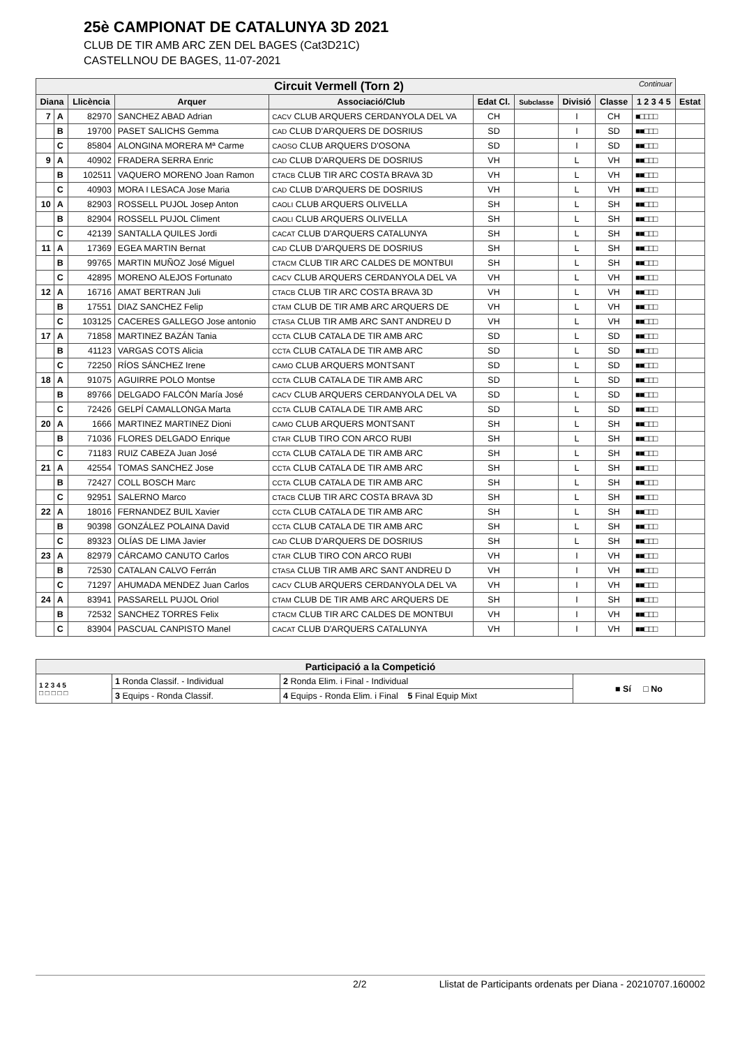25è CAMPIONAT DE CATALUNYA 3D 2021
CLUB DE TIR AMB ARC ZEN DEL BAGES (Cat3D21C)
CASTELLNOU DE BAGES, 11-07-2021
| Circuit Vermell (Torn 2) Continuar | | | | | | | | | | |
| --- | --- | --- | --- | --- | --- | --- | --- | --- | --- | --- |
| Diana | | Llicència | Arquer | Associació/Club | Edat Cl. | Subclasse | Divisió | Classe | 1 2 3 4 5 | Estat |
| 7 | A | 82970 | SANCHEZ ABAD Adrian | CACV CLUB ARQUERS CERDANYOLA DEL VA | CH | | I | CH | ■□□□□ | |
| | B | 19700 | PASET SALICHS Gemma | CAD CLUB D'ARQUERS DE DOSRIUS | SD | | I | SD | ■■□□□ | |
| | C | 85804 | ALONGINA MORERA Mª Carme | CAOSO CLUB ARQUERS D'OSONA | SD | | I | SD | ■■□□□ | |
| 9 | A | 40902 | FRADERA SERRA Enric | CAD CLUB D'ARQUERS DE DOSRIUS | VH | | L | VH | ■■□□□ | |
| | B | 102511 | VAQUERO MORENO Joan Ramon | CTACB CLUB TIR ARC COSTA BRAVA 3D | VH | | L | VH | ■■□□□ | |
| | C | 40903 | MORA I LESACA Jose Maria | CAD CLUB D'ARQUERS DE DOSRIUS | VH | | L | VH | ■■□□□ | |
| 10 | A | 82903 | ROSSELL PUJOL Josep Anton | CAOLI CLUB ARQUERS OLIVELLA | SH | | L | SH | ■■□□□ | |
| | B | 82904 | ROSSELL PUJOL Climent | CAOLI CLUB ARQUERS OLIVELLA | SH | | L | SH | ■■□□□ | |
| | C | 42139 | SANTALLA QUILES Jordi | CACAT CLUB D'ARQUERS CATALUNYA | SH | | L | SH | ■■□□□ | |
| 11 | A | 17369 | EGEA MARTIN Bernat | CAD CLUB D'ARQUERS DE DOSRIUS | SH | | L | SH | ■■□□□ | |
| | B | 99765 | MARTIN MUÑOZ José Miguel | CTACM CLUB TIR ARC CALDES DE MONTBUI | SH | | L | SH | ■■□□□ | |
| | C | 42895 | MORENO ALEJOS Fortunato | CACV CLUB ARQUERS CERDANYOLA DEL VA | VH | | L | VH | ■■□□□ | |
| 12 | A | 16716 | AMAT BERTRAN Juli | CTACB CLUB TIR ARC COSTA BRAVA 3D | VH | | L | VH | ■■□□□ | |
| | B | 17551 | DIAZ SANCHEZ Felip | CTAM CLUB DE TIR AMB ARC ARQUERS DE | VH | | L | VH | ■■□□□ | |
| | C | 103125 | CACERES GALLEGO Jose antonio | CTASA CLUB TIR AMB ARC SANT ANDREU D | VH | | L | VH | ■■□□□ | |
| 17 | A | 71858 | MARTINEZ BAZÁN Tania | CCTA CLUB CATALA DE TIR AMB ARC | SD | | L | SD | ■■□□□ | |
| | B | 41123 | VARGAS COTS Alicia | CCTA CLUB CATALA DE TIR AMB ARC | SD | | L | SD | ■■□□□ | |
| | C | 72250 | RÍOS SÁNCHEZ Irene | CAMO CLUB ARQUERS MONTSANT | SD | | L | SD | ■■□□□ | |
| 18 | A | 91075 | AGUIRRE POLO Montse | CCTA CLUB CATALA DE TIR AMB ARC | SD | | L | SD | ■■□□□ | |
| | B | 89766 | DELGADO FALCÓN María José | CACV CLUB ARQUERS CERDANYOLA DEL VA | SD | | L | SD | ■■□□□ | |
| | C | 72426 | GELPÍ CAMALLONGA Marta | CCTA CLUB CATALA DE TIR AMB ARC | SD | | L | SD | ■■□□□ | |
| 20 | A | 1666 | MARTINEZ MARTINEZ Dioni | CAMO CLUB ARQUERS MONTSANT | SH | | L | SH | ■■□□□ | |
| | B | 71036 | FLORES DELGADO Enrique | CTAR CLUB TIRO CON ARCO RUBI | SH | | L | SH | ■■□□□ | |
| | C | 71183 | RUIZ CABEZA Juan José | CCTA CLUB CATALA DE TIR AMB ARC | SH | | L | SH | ■■□□□ | |
| 21 | A | 42554 | TOMAS SANCHEZ Jose | CCTA CLUB CATALA DE TIR AMB ARC | SH | | L | SH | ■■□□□ | |
| | B | 72427 | COLL BOSCH Marc | CCTA CLUB CATALA DE TIR AMB ARC | SH | | L | SH | ■■□□□ | |
| | C | 92951 | SALERNO Marco | CTACB CLUB TIR ARC COSTA BRAVA 3D | SH | | L | SH | ■■□□□ | |
| 22 | A | 18016 | FERNANDEZ BUIL Xavier | CCTA CLUB CATALA DE TIR AMB ARC | SH | | L | SH | ■■□□□ | |
| | B | 90398 | GONZÁLEZ POLAINA David | CCTA CLUB CATALA DE TIR AMB ARC | SH | | L | SH | ■■□□□ | |
| | C | 89323 | OLÍAS DE LIMA Javier | CAD CLUB D'ARQUERS DE DOSRIUS | SH | | L | SH | ■■□□□ | |
| 23 | A | 82979 | CÁRCAMO CANUTO Carlos | CTAR CLUB TIRO CON ARCO RUBI | VH | | I | VH | ■■□□□ | |
| | B | 72530 | CATALAN CALVO Ferrán | CTASA CLUB TIR AMB ARC SANT ANDREU D | VH | | I | VH | ■■□□□ | |
| | C | 71297 | AHUMADA MENDEZ Juan Carlos | CACV CLUB ARQUERS CERDANYOLA DEL VA | VH | | I | VH | ■■□□□ | |
| 24 | A | 83941 | PASSARELL PUJOL Oriol | CTAM CLUB DE TIR AMB ARC ARQUERS DE | SH | | I | SH | ■■□□□ | |
| | B | 72532 | SANCHEZ TORRES Felix | CTACM CLUB TIR ARC CALDES DE MONTBUI | VH | | I | VH | ■■□□□ | |
| | C | 83904 | PASCUAL CANPISTO Manel | CACAT CLUB D'ARQUERS CATALUNYA | VH | | I | VH | ■■□□□ | |
| Participació a la Competició | | | |
| --- | --- | --- | --- |
| 1 2 3 4 5 □ □ □ □ □ | 1 Ronda Classif. - Individual | 2 Ronda Elim. i Final - Individual | ■ Sí □ No |
| | 3 Equips - Ronda Classif. | 4 Equips - Ronda Elim. i Final 5 Final Equip Mixt | |
2/2 Llistat de Participants ordenats per Diana - 20210707.160002